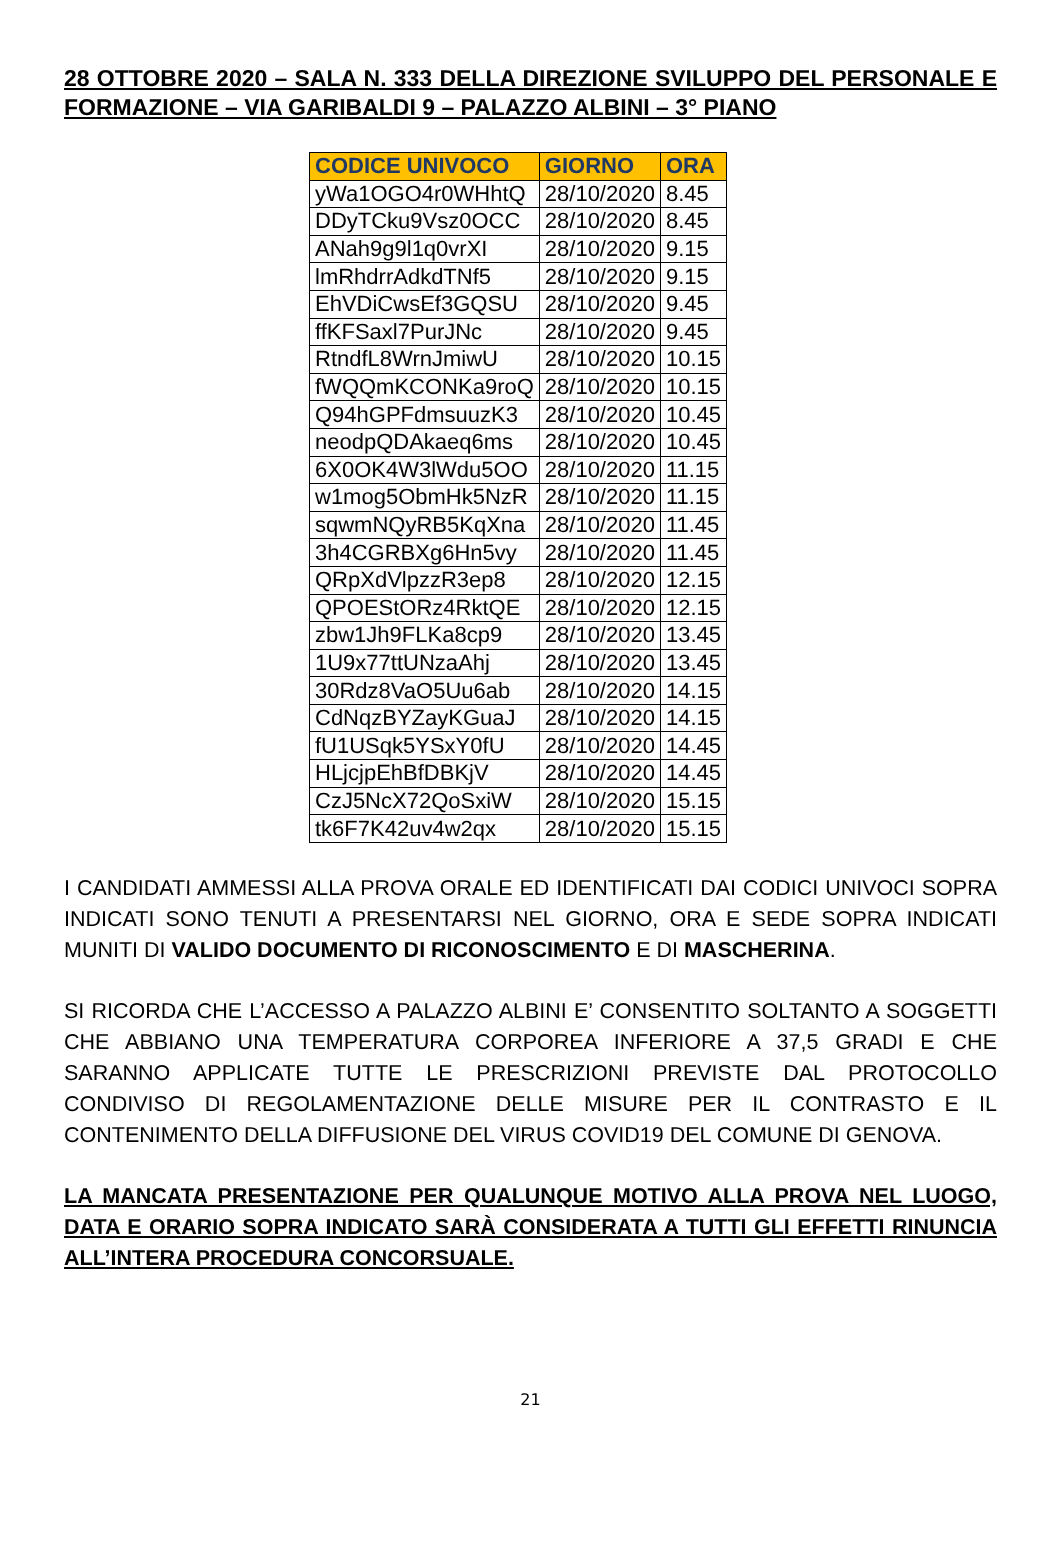28 OTTOBRE 2020 – SALA N. 333 DELLA DIREZIONE SVILUPPO DEL PERSONALE E FORMAZIONE – VIA GARIBALDI 9 – PALAZZO ALBINI – 3° PIANO
| CODICE UNIVOCO | GIORNO | ORA |
| --- | --- | --- |
| yWa1OGO4r0WHhtQ | 28/10/2020 | 8.45 |
| DDyTCku9Vsz0OCC | 28/10/2020 | 8.45 |
| ANah9g9l1q0vrXI | 28/10/2020 | 9.15 |
| lmRhdrrAdkdTNf5 | 28/10/2020 | 9.15 |
| EhVDiCwsEf3GQSU | 28/10/2020 | 9.45 |
| ffKFSaxl7PurJNc | 28/10/2020 | 9.45 |
| RtndfL8WrnJmiwU | 28/10/2020 | 10.15 |
| fWQQmKCONKa9roQ | 28/10/2020 | 10.15 |
| Q94hGPFdmsuuzK3 | 28/10/2020 | 10.45 |
| neodpQDAkaeq6ms | 28/10/2020 | 10.45 |
| 6X0OK4W3lWdu5OO | 28/10/2020 | 11.15 |
| w1mog5ObmHk5NzR | 28/10/2020 | 11.15 |
| sqwmNQyRB5KqXna | 28/10/2020 | 11.45 |
| 3h4CGRBXg6Hn5vy | 28/10/2020 | 11.45 |
| QRpXdVlpzzR3ep8 | 28/10/2020 | 12.15 |
| QPOEStORz4RktQE | 28/10/2020 | 12.15 |
| zbw1Jh9FLKa8cp9 | 28/10/2020 | 13.45 |
| 1U9x77ttUNzaAhj | 28/10/2020 | 13.45 |
| 30Rdz8VaO5Uu6ab | 28/10/2020 | 14.15 |
| CdNqzBYZayKGuaJ | 28/10/2020 | 14.15 |
| fU1USqk5YSxY0fU | 28/10/2020 | 14.45 |
| HLjcjpEhBfDBKjV | 28/10/2020 | 14.45 |
| CzJ5NcX72QoSxiW | 28/10/2020 | 15.15 |
| tk6F7K42uv4w2qx | 28/10/2020 | 15.15 |
I CANDIDATI AMMESSI ALLA PROVA ORALE ED IDENTIFICATI DAI CODICI UNIVOCI SOPRA INDICATI SONO TENUTI A PRESENTARSI NEL GIORNO, ORA E SEDE SOPRA INDICATI MUNITI DI VALIDO DOCUMENTO DI RICONOSCIMENTO E DI MASCHERINA.
SI RICORDA CHE L’ACCESSO A PALAZZO ALBINI E’ CONSENTITO SOLTANTO A SOGGETTI CHE ABBIANO UNA TEMPERATURA CORPOREA INFERIORE A 37,5 GRADI E CHE SARANNO APPLICATE TUTTE LE PRESCRIZIONI PREVISTE DAL PROTOCOLLO CONDIVISO DI REGOLAMENTAZIONE DELLE MISURE PER IL CONTRASTO E IL CONTENIMENTO DELLA DIFFUSIONE DEL VIRUS COVID19 DEL COMUNE DI GENOVA.
LA MANCATA PRESENTAZIONE PER QUALUNQUE MOTIVO ALLA PROVA NEL LUOGO, DATA E ORARIO SOPRA INDICATO SARÀ CONSIDERATA A TUTTI GLI EFFETTI RINUNCIA ALL’INTERA PROCEDURA CONCORSUALE.
21